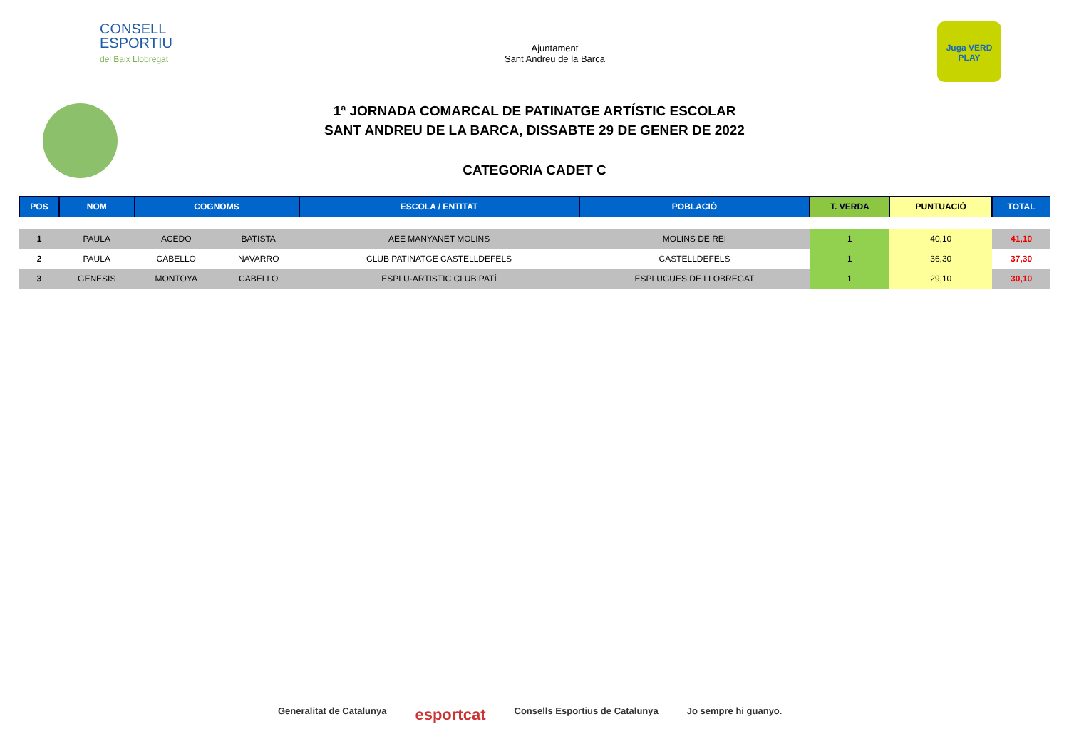CONSELL
ESPORTIU
del Baix Llobregat
Ajuntament
Sant Andreu de la Barca
Juga VERD PLAY
1ª JORNADA COMARCAL DE PATINATGE ARTÍSTIC ESCOLAR
SANT ANDREU DE LA BARCA, DISSABTE 29 DE GENER DE 2022
CATEGORIA CADET C
| POS | NOM | COGNOMS | | ESCOLA / ENTITAT | POBLACIÓ | T. VERDA | PUNTUACIÓ | TOTAL |
| --- | --- | --- | --- | --- | --- | --- | --- | --- |
| 1 | PAULA | ACEDO | BATISTA | AEE MANYANET MOLINS | MOLINS DE REI | 1 | 40,10 | 41,10 |
| 2 | PAULA | CABELLO | NAVARRO | CLUB PATINATGE CASTELLDEFELS | CASTELLDEFELS | 1 | 36,30 | 37,30 |
| 3 | GENESIS | MONTOYA | CABELLO | ESPLU-ARTISTIC CLUB PATÍ | ESPLUGUES DE LLOBREGAT | 1 | 29,10 | 30,10 |
Generalitat de Catalunya esportcat Consells Esportius de Catalunya Jo sempre hi guanyo.